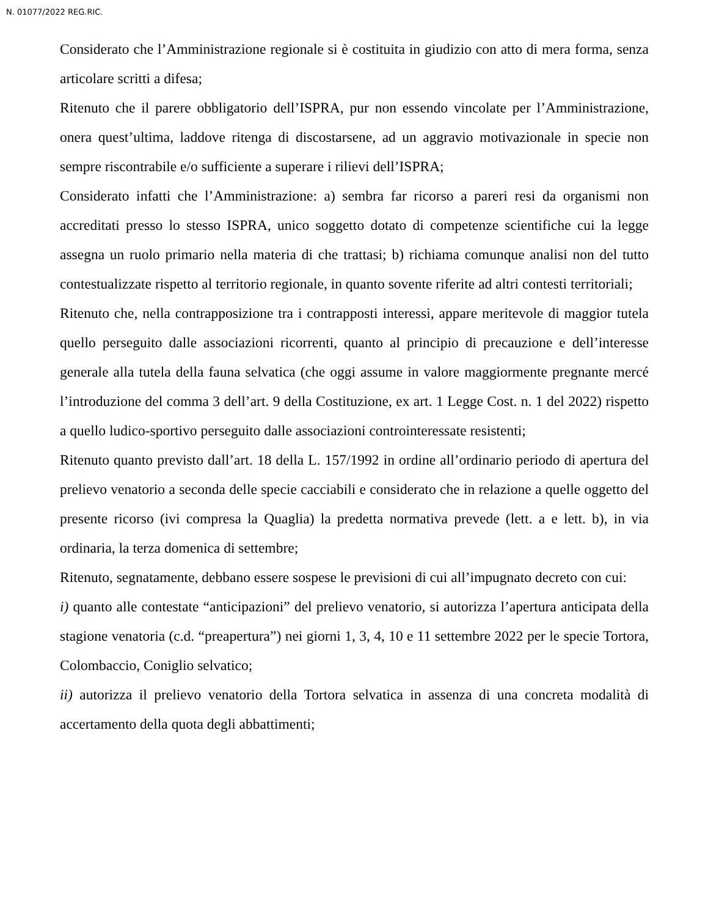N. 01077/2022 REG.RIC.
Considerato che l’Amministrazione regionale si è costituita in giudizio con atto di mera forma, senza articolare scritti a difesa;
Ritenuto che il parere obbligatorio dell’ISPRA, pur non essendo vincolate per l’Amministrazione, onera quest’ultima, laddove ritenga di discostarsene, ad un aggravio motivazionale in specie non sempre riscontrabile e/o sufficiente a superare i rilievi dell’ISPRA;
Considerato infatti che l’Amministrazione: a) sembra far ricorso a pareri resi da organismi non accreditati presso lo stesso ISPRA, unico soggetto dotato di competenze scientifiche cui la legge assegna un ruolo primario nella materia di che trattasi; b) richiama comunque analisi non del tutto contestualizzate rispetto al territorio regionale, in quanto sovente riferite ad altri contesti territoriali;
Ritenuto che, nella contrapposizione tra i contrapposti interessi, appare meritevole di maggior tutela quello perseguito dalle associazioni ricorrenti, quanto al principio di precauzione e dell’interesse generale alla tutela della fauna selvatica (che oggi assume in valore maggiormente pregnante mercé l’introduzione del comma 3 dell’art. 9 della Costituzione, ex art. 1 Legge Cost. n. 1 del 2022) rispetto a quello ludico-sportivo perseguito dalle associazioni controinteressate resistenti;
Ritenuto quanto previsto dall’art. 18 della L. 157/1992 in ordine all’ordinario periodo di apertura del prelievo venatorio a seconda delle specie cacciabili e considerato che in relazione a quelle oggetto del presente ricorso (ivi compresa la Quaglia) la predetta normativa prevede (lett. a e lett. b), in via ordinaria, la terza domenica di settembre;
Ritenuto, segnatamente, debbano essere sospese le previsioni di cui all’impugnato decreto con cui:
i) quanto alle contestate “anticipazioni” del prelievo venatorio, si autorizza l’apertura anticipata della stagione venatoria (c.d. “preapertura”) nei giorni 1, 3, 4, 10 e 11 settembre 2022 per le specie Tortora, Colombaccio, Coniglio selvatico;
ii) autorizza il prelievo venatorio della Tortora selvatica in assenza di una concreta modalità di accertamento della quota degli abbattimenti;